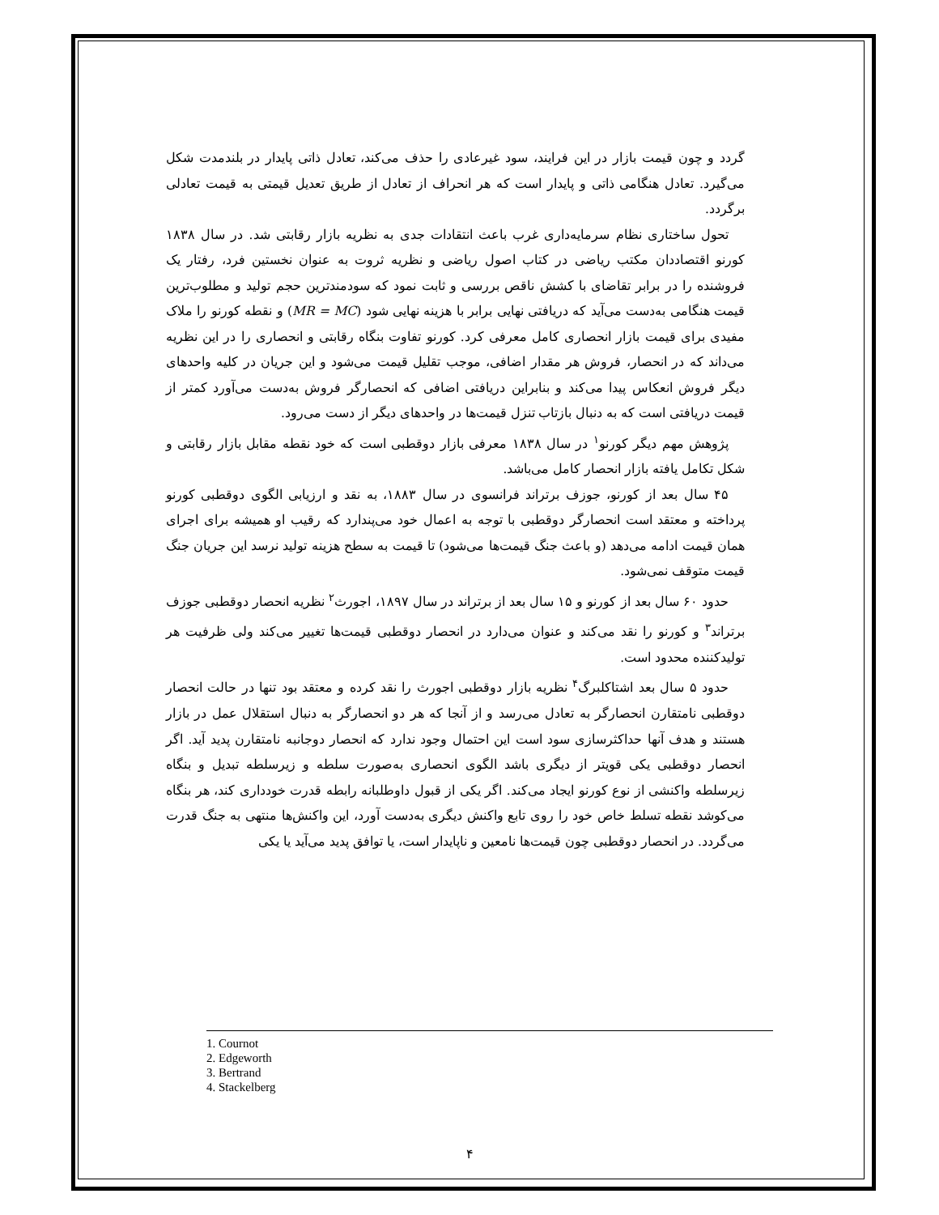گردد و چون قیمت بازار در این فرایند، سود غیرعادی را حذف می‌کند، تعادل ذاتی پایدار در بلندمدت شکل می‌گیرد. تعادل هنگامی ذاتی و پایدار است که هر انحراف از تعادل از طریق تعدیل قیمتی به قیمت تعادلی برگردد.
تحول ساختاری نظام سرمایه‌داری غرب باعث انتقادات جدی به نظریه بازار رقابتی شد. در سال ۱۸۳۸ کورنو اقتصاددان مکتب ریاضی در کتاب اصول ریاضی و نظریه ثروت به عنوان نخستین فرد، رفتار یک فروشنده را در برابر تقاضای با کشش ناقص بررسی و ثابت نمود که سودمندترین حجم تولید و مطلوب‌ترین قیمت هنگامی به‌دست می‌آید که دریافتی نهایی برابر با هزینه نهایی شود (MR = MC) و نقطه کورنو را ملاک مفیدی برای قیمت بازار انحصاری کامل معرفی کرد. کورنو تفاوت بنگاه رقابتی و انحصاری را در این نظریه می‌داند که در انحصار، فروش هر مقدار اضافی، موجب تقلیل قیمت می‌شود و این جریان در کلیه واحدهای دیگر فروش انعکاس پیدا می‌کند و بنابراین دریافتی اضافی که انحصارگر فروش به‌دست می‌آورد کمتر از قیمت دریافتی است که به دنبال بازتاب تنزل قیمت‌ها در واحدهای دیگر از دست می‌رود.
پژوهش مهم دیگر کورنو<sup>۱</sup> در سال ۱۸۳۸ معرفی بازار دوقطبی است که خود نقطه مقابل بازار رقابتی و شکل تکامل یافته بازار انحصار کامل می‌باشد.
۴۵ سال بعد از کورنو، جوزف برتراند فرانسوی در سال ۱۸۸۳، به نقد و ارزیابی الگوی دوقطبی کورنو پرداخته و معتقد است انحصارگر دوقطبی با توجه به اعمال خود می‌پندارد که رقیب او همیشه برای اجرای همان قیمت ادامه می‌دهد (و باعث جنگ قیمت‌ها می‌شود) تا قیمت به سطح هزینه تولید نرسد این جریان جنگ قیمت متوقف نمی‌شود.
حدود ۶۰ سال بعد از کورنو و ۱۵ سال بعد از برتراند در سال ۱۸۹۷، اجورث<sup>۲</sup> نظریه انحصار دوقطبی جوزف برتراند<sup>۳</sup> و کورنو را نقد می‌کند و عنوان می‌دارد در انحصار دوقطبی قیمت‌ها تغییر می‌کند ولی ظرفیت هر تولیدکننده محدود است.
حدود ۵ سال بعد اشتاکلبرگ<sup>۴</sup> نظریه بازار دوقطبی اجورث را نقد کرده و معتقد بود تنها در حالت انحصار دوقطبی نامتقارن انحصارگر به تعادل می‌رسد و از آنجا که هر دو انحصارگر به دنبال استقلال عمل در بازار هستند و هدف آنها حداکثرسازی سود است این احتمال وجود ندارد که انحصار دوجانبه نامتقارن پدید آید. اگر انحصار دوقطبی یکی قویتر از دیگری باشد الگوی انحصاری به‌صورت سلطه و زیرسلطه تبدیل و بنگاه زیرسلطه واکنشی از نوع کورنو ایجاد می‌کند. اگر یکی از قبول داوطلبانه رابطه قدرت خودداری کند، هر بنگاه می‌کوشد نقطه تسلط خاص خود را روی تابع واکنش دیگری به‌دست آورد، این واکنش‌ها منتهی به جنگ قدرت می‌گردد. در انحصار دوقطبی چون قیمت‌ها نامعین و ناپایدار است، یا توافق پدید می‌آید یا یکی
1. Cournot
2. Edgeworth
3. Bertrand
4. Stackelberg
۴